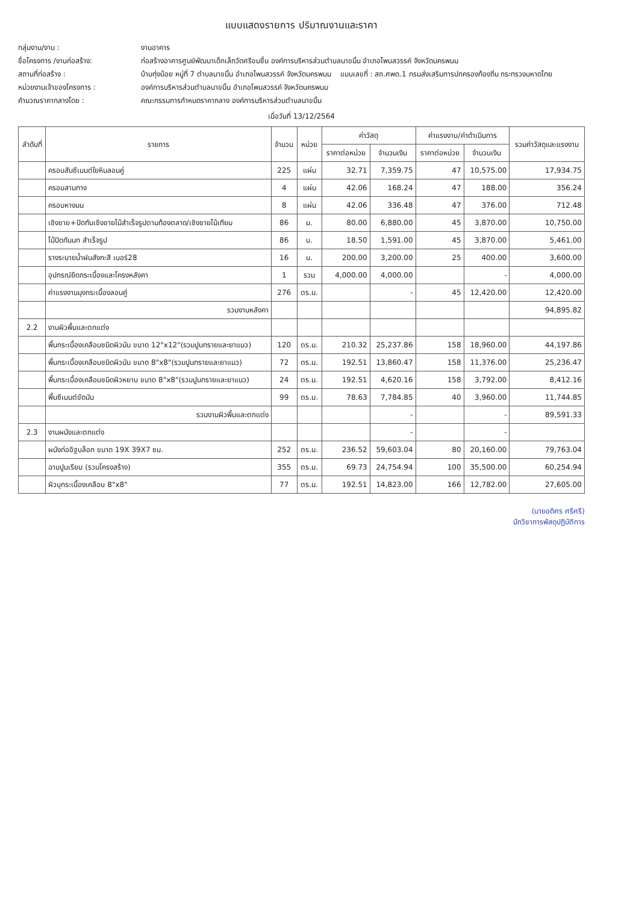แบบแสดงรายการ ปริมาณงานและราคา
กลุ่มงาน/งาน : งานอาคาร
ชื่อโครงการ /งานก่อสร้าง: ก่อสร้างอาคารศูนย์พัฒนาเด็กเล็กวัดศรีขมชื่น องค์การบริหารส่วนตำบลนาขมิ้น อำเภอโพนสวรรค์ จังหวัดนครพนม
สถานที่ก่อสร้าง : บ้านทุ่งน้อย หมู่ที่ 7 ตำบลนาขมิ้น อำเภอโพนสวรรค์ จังหวัดนครพนม แบบเลขที่ : สถ.ศพด.1 กรมส่งเสริมการปกครองท้องถิ่น กระทรวงมหาดไทย
หน่วยงานเจ้าของโครงการ : องค์การบริหารส่วนตำบลนาขมิ้น อำเภอโพนสวรรค์ จังหวัดนครพนม
คำนวณราคากลางโดย : คณะกรรมการกำหนดราคากลาง องค์การบริหารส่วนตำบลนาขมิ้น
เมื่อวันที่ 13/12/2564
| ลำดับที่ | รายการ | จำนวน | หน่วย | ค่าวัสดุ | | ค่าแรงงาน/ค่าดำเนินการ | | รวมค่าวัสดุและแรงงาน |
| --- | --- | --- | --- | --- | --- | --- | --- | --- |
| | | | | ราคาต่อหน่วย | จำนวนเงิน | ราคาต่อหน่วย | จำนวนเงิน | |
| | ครอบสันซีเมนต์ใยหินลอนคู่ | 225 | แผ่น | 32.71 | 7,359.75 | 47 | 10,575.00 | 17,934.75 |
| | ครอบสามทาง | 4 | แผ่น | 42.06 | 168.24 | 47 | 188.00 | 356.24 |
| | ครอบหางมน | 8 | แผ่น | 42.06 | 336.48 | 47 | 376.00 | 712.48 |
| | เชิงชาย+ปิดทับเชิงชายไม้สำเร็จรูปตามท้องตลาด/เชิงชายไม้เทียม | 86 | ม. | 80.00 | 6,880.00 | 45 | 3,870.00 | 10,750.00 |
| | ไม้ปิดกันนก สำเร็จรูป | 86 | ม. | 18.50 | 1,591.00 | 45 | 3,870.00 | 5,461.00 |
| | รางระบายน้ำฝนสังกะสี เบอร์28 | 16 | ม. | 200.00 | 3,200.00 | 25 | 400.00 | 3,600.00 |
| | อุปกรณ์ยึดกระเบื้องและโครงหลังคา | 1 | รวม | 4,000.00 | 4,000.00 | | - | 4,000.00 |
| | ค่าแรงงานมุงกระเบื้องลอนคู่ | 276 | ตร.ม. | | - | 45 | 12,420.00 | 12,420.00 |
| | รวมงานหลังคา | | | | | | | 94,895.82 |
| 2.2 | งานผิวพื้นและตกแต่ง | | | | | | | |
| | พื้นกระเบื้องเคลือบชนิดผิวมัน ขนาด 12"x12"(รวมปูนทรายและยาแนว) | 120 | ตร.ม. | 210.32 | 25,237.86 | 158 | 18,960.00 | 44,197.86 |
| | พื้นกระเบื้องเคลือบชนิดผิวมัน ขนาด 8"x8"(รวมปูนทรายและยาแนว) | 72 | ตร.ม. | 192.51 | 13,860.47 | 158 | 11,376.00 | 25,236.47 |
| | พื้นกระเบื้องเคลือบชนิดผิวหยาบ ขนาด 8"x8"(รวมปูนทรายและยาแนว) | 24 | ตร.ม. | 192.51 | 4,620.16 | 158 | 3,792.00 | 8,412.16 |
| | พื้นซีเมนต์ขัดมัน | 99 | ตร.ม. | 78.63 | 7,784.85 | 40 | 3,960.00 | 11,744.85 |
| | รวมงานผิวพื้นและตกแต่ง | | | | - | | - | 89,591.33 |
| 2.3 | งานผนังและตกแต่ง | | | | - | | - | |
| | ผนังก่ออิฐบล็อก ขนาด 19X 39X7 ซม. | 252 | ตร.ม. | 236.52 | 59,603.04 | 80 | 20,160.00 | 79,763.04 |
| | ฉาบปูนเรียบ (รวมโครงสร้าง) | 355 | ตร.ม. | 69.73 | 24,754.94 | 100 | 35,500.00 | 60,254.94 |
| | ผิวบุกระเบื้องเคลือบ 8"x8" | 77 | ตร.ม. | 192.51 | 14,823.00 | 166 | 12,782.00 | 27,605.00 |
(นายอดิศร ศรีศรี)
นักวิชาการพัสดุปฏิบัติการ